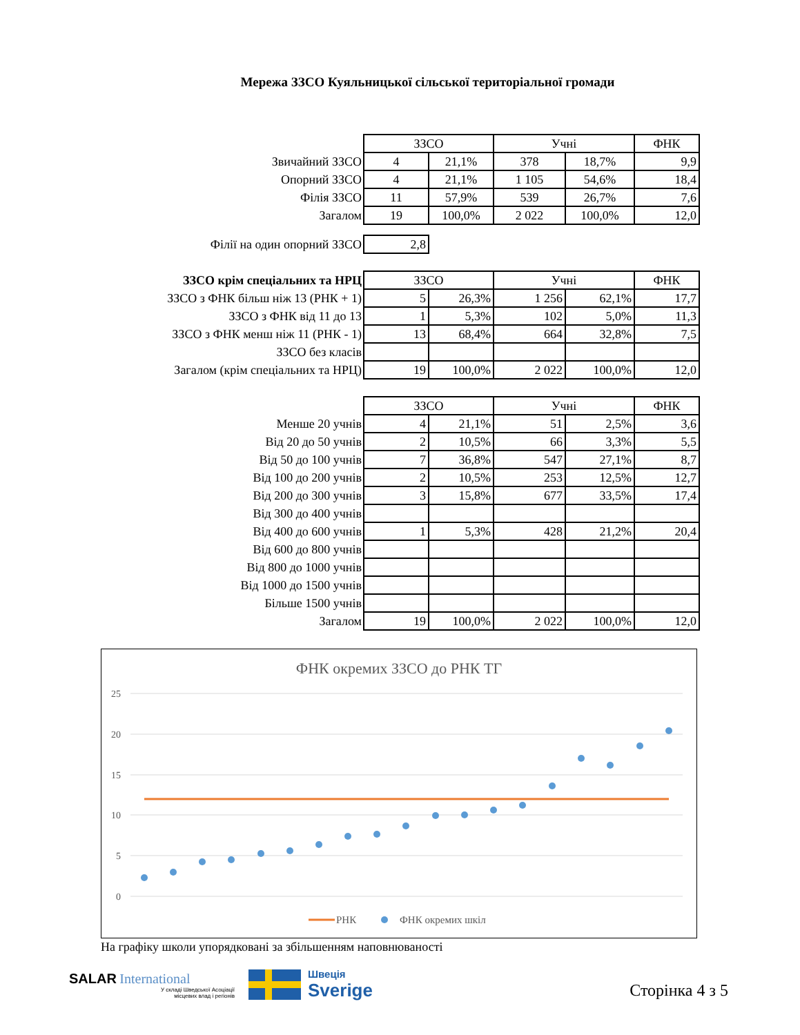Мережа ЗЗСО Куяльницької сільської територіальної громади
| | ЗЗСО | | Учні | | ФНК |
| Звичайний ЗЗСО | 4 | 21,1% | 378 | 18,7% | 9,9 |
| Опорний ЗЗСО | 4 | 21,1% | 1 105 | 54,6% | 18,4 |
| Філія ЗЗСО | 11 | 57,9% | 539 | 26,7% | 7,6 |
| Загалом | 19 | 100,0% | 2 022 | 100,0% | 12,0 |
| Філії на один опорний ЗЗСО | 2,8 |
| ЗЗСО крім спеціальних та НРЦ | ЗЗСО | | Учні | | ФНК |
| ЗЗСО з ФНК більш ніж 13 (РНК + 1) | 5 | 26,3% | 1 256 | 62,1% | 17,7 |
| ЗЗСО з ФНК від 11 до 13 | 1 | 5,3% | 102 | 5,0% | 11,3 |
| ЗЗСО з ФНК менш ніж 11 (РНК - 1) | 13 | 68,4% | 664 | 32,8% | 7,5 |
| ЗЗСО без класів | | | | | |
| Загалом (крім спеціальних та НРЦ) | 19 | 100,0% | 2 022 | 100,0% | 12,0 |
| | ЗЗСО | | Учні | | ФНК |
| Менше 20 учнів | 4 | 21,1% | 51 | 2,5% | 3,6 |
| Від 20 до 50 учнів | 2 | 10,5% | 66 | 3,3% | 5,5 |
| Від 50 до 100 учнів | 7 | 36,8% | 547 | 27,1% | 8,7 |
| Від 100 до 200 учнів | 2 | 10,5% | 253 | 12,5% | 12,7 |
| Від 200 до 300 учнів | 3 | 15,8% | 677 | 33,5% | 17,4 |
| Від 300 до 400 учнів | | | | | |
| Від 400 до 600 учнів | 1 | 5,3% | 428 | 21,2% | 20,4 |
| Від 600 до 800 учнів | | | | | |
| Від 800 до 1000 учнів | | | | | |
| Від 1000 до 1500 учнів | | | | | |
| Більше 1500 учнів | | | | | |
| Загалом | 19 | 100,0% | 2 022 | 100,0% | 12,0 |
ФНК окремих ЗЗСО до РНК ТГ
25
20
15
10
5
0
РНК
ФНК окремих шкіл
На графіку школи упорядковані за збільшенням наповнюваності
SALAR International
У складі Шведської Асоціації
місцевих влад і регіонів
Швеція
Sverige
Сторінка 4 з 5